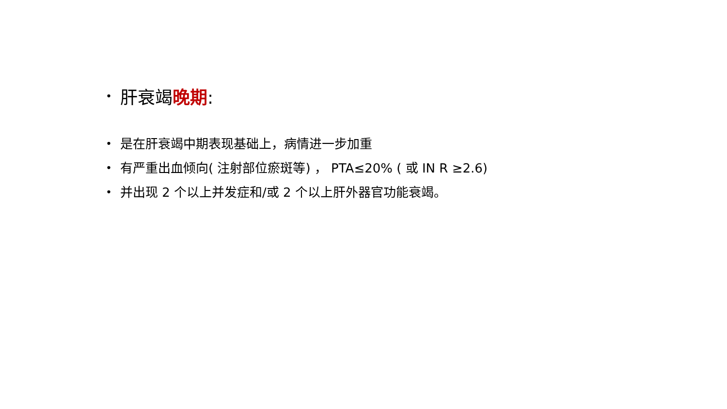• 肝衰竭晚期:
• 是在肝衰竭中期表现基础上，病情进一步加重
• 有严重出血倾向( 注射部位瘀斑等) ， PTA≤20% ( 或 IN R ≥2.6)
• 并出现 2 个以上并发症和/或 2 个以上肝外器官功能衰竭。